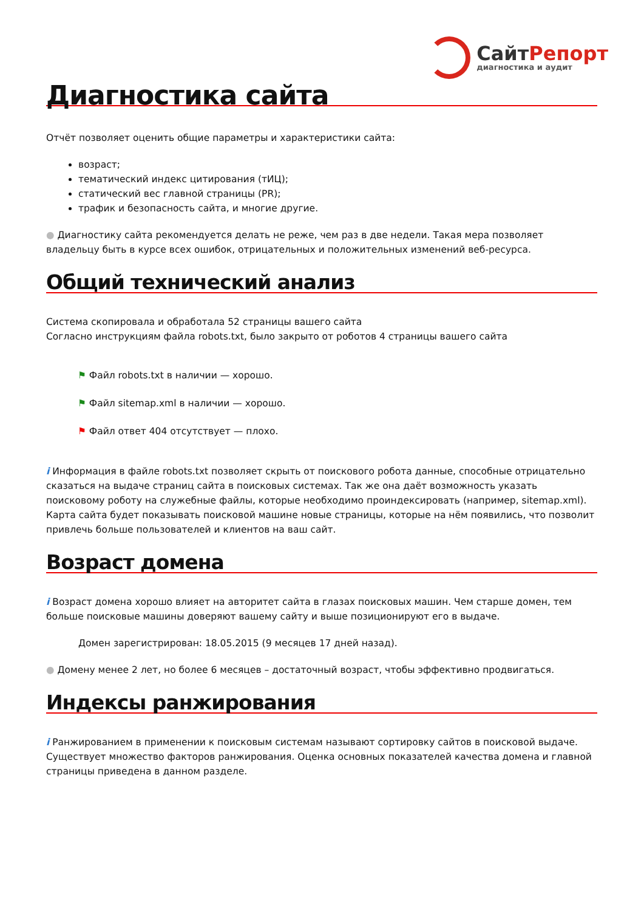СайтРепорт
диагностика и аудит
Диагностика сайта
Отчёт позволяет оценить общие параметры и характеристики сайта:
возраст;
тематический индекс цитирования (тИЦ);
статический вес главной страницы (PR);
трафик и безопасность сайта, и многие другие.
● Диагностику сайта рекомендуется делать не реже, чем раз в две недели. Такая мера позволяет владельцу быть в курсе всех ошибок, отрицательных и положительных изменений веб-ресурса.
Общий технический анализ
Система скопировала и обработала 52 страницы вашего сайта
Согласно инструкциям файла robots.txt, было закрыто от роботов 4 страницы вашего сайта
⚑ Файл robots.txt в наличии — хорошо.
⚑ Файл sitemap.xml в наличии — хорошо.
⚑ Файл ответ 404 отсутствует — плохо.
i Информация в файле robots.txt позволяет скрыть от поискового робота данные, способные отрицательно сказаться на выдаче страниц сайта в поисковых системах. Так же она даёт возможность указать поисковому роботу на служебные файлы, которые необходимо проиндексировать (например, sitemap.xml). Карта сайта будет показывать поисковой машине новые страницы, которые на нём появились, что позволит привлечь больше пользователей и клиентов на ваш сайт.
Возраст домена
i Возраст домена хорошо влияет на авторитет сайта в глазах поисковых машин. Чем старше домен, тем больше поисковые машины доверяют вашему сайту и выше позиционируют его в выдаче.
Домен зарегистрирован: 18.05.2015 (9 месяцев 17 дней назад).
● Домену менее 2 лет, но более 6 месяцев – достаточный возраст, чтобы эффективно продвигаться.
Индексы ранжирования
i Ранжированием в применении к поисковым системам называют сортировку сайтов в поисковой выдаче. Существует множество факторов ранжирования. Оценка основных показателей качества домена и главной страницы приведена в данном разделе.